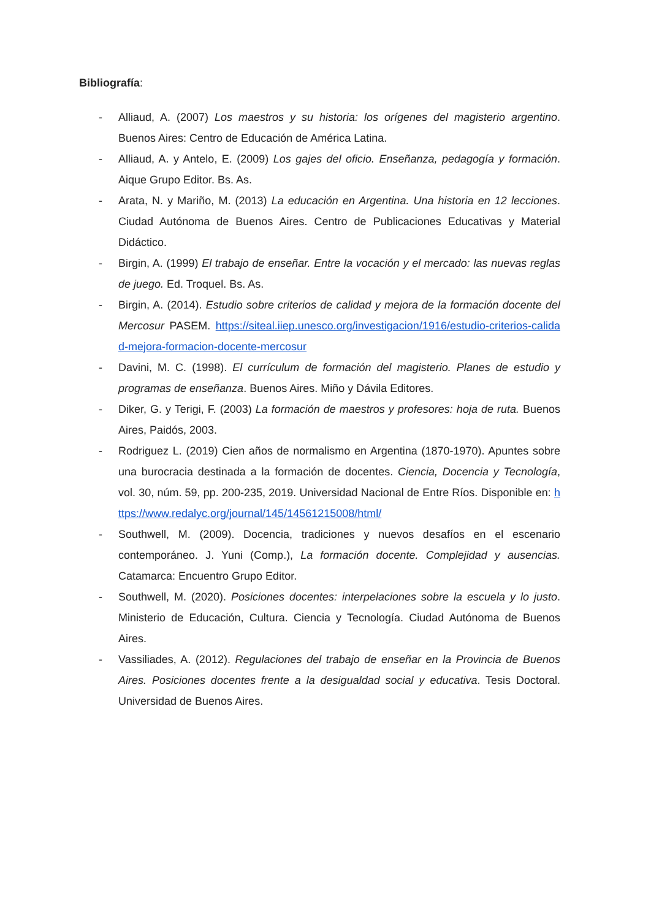Bibliografía:
- Alliaud, A. (2007) Los maestros y su historia: los orígenes del magisterio argentino. Buenos Aires: Centro de Educación de América Latina.
- Alliaud, A. y Antelo, E. (2009) Los gajes del oficio. Enseñanza, pedagogía y formación. Aique Grupo Editor. Bs. As.
- Arata, N. y Mariño, M. (2013) La educación en Argentina. Una historia en 12 lecciones. Ciudad Autónoma de Buenos Aires. Centro de Publicaciones Educativas y Material Didáctico.
- Birgin, A. (1999) El trabajo de enseñar. Entre la vocación y el mercado: las nuevas reglas de juego. Ed. Troquel. Bs. As.
- Birgin, A. (2014). Estudio sobre criterios de calidad y mejora de la formación docente del Mercosur PASEM. https://siteal.iiep.unesco.org/investigacion/1916/estudio-criterios-calidad-mejora-formacion-docente-mercosur
- Davini, M. C. (1998). El currículum de formación del magisterio. Planes de estudio y programas de enseñanza. Buenos Aires. Miño y Dávila Editores.
- Diker, G. y Terigi, F. (2003) La formación de maestros y profesores: hoja de ruta. Buenos Aires, Paidós, 2003.
- Rodriguez L. (2019) Cien años de normalismo en Argentina (1870-1970). Apuntes sobre una burocracia destinada a la formación de docentes. Ciencia, Docencia y Tecnología, vol. 30, núm. 59, pp. 200-235, 2019. Universidad Nacional de Entre Ríos. Disponible en: https://www.redalyc.org/journal/145/14561215008/html/
- Southwell, M. (2009). Docencia, tradiciones y nuevos desafíos en el escenario contemporáneo. J. Yuni (Comp.), La formación docente. Complejidad y ausencias. Catamarca: Encuentro Grupo Editor.
- Southwell, M. (2020). Posiciones docentes: interpelaciones sobre la escuela y lo justo. Ministerio de Educación, Cultura. Ciencia y Tecnología. Ciudad Autónoma de Buenos Aires.
- Vassiliades, A. (2012). Regulaciones del trabajo de enseñar en la Provincia de Buenos Aires. Posiciones docentes frente a la desigualdad social y educativa. Tesis Doctoral. Universidad de Buenos Aires.